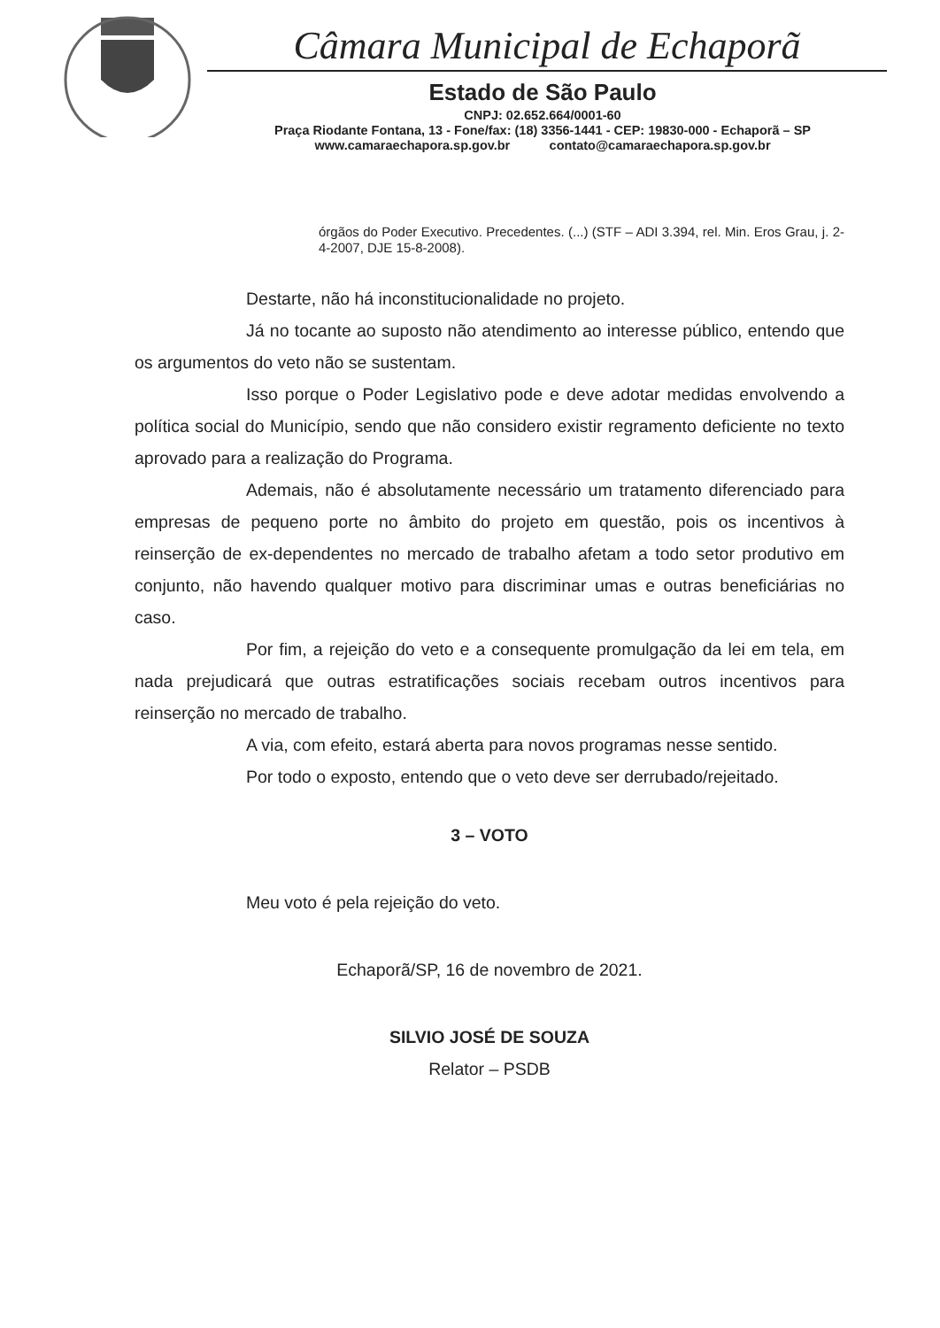Câmara Municipal de Echaporã
Estado de São Paulo
CNPJ: 02.652.664/0001-60
Praça Riodante Fontana, 13 - Fone/fax: (18) 3356-1441 - CEP: 19830-000 - Echaporã – SP
www.camaraechapora.sp.gov.br contato@camaraechapora.sp.gov.br
órgãos do Poder Executivo. Precedentes. (...) (STF – ADI 3.394, rel. Min. Eros Grau, j. 2-4-2007, DJE 15-8-2008).
Destarte, não há inconstitucionalidade no projeto.
Já no tocante ao suposto não atendimento ao interesse público, entendo que os argumentos do veto não se sustentam.
Isso porque o Poder Legislativo pode e deve adotar medidas envolvendo a política social do Município, sendo que não considero existir regramento deficiente no texto aprovado para a realização do Programa.
Ademais, não é absolutamente necessário um tratamento diferenciado para empresas de pequeno porte no âmbito do projeto em questão, pois os incentivos à reinserção de ex-dependentes no mercado de trabalho afetam a todo setor produtivo em conjunto, não havendo qualquer motivo para discriminar umas e outras beneficiárias no caso.
Por fim, a rejeição do veto e a consequente promulgação da lei em tela, em nada prejudicará que outras estratificações sociais recebam outros incentivos para reinserção no mercado de trabalho.
A via, com efeito, estará aberta para novos programas nesse sentido.
Por todo o exposto, entendo que o veto deve ser derrubado/rejeitado.
3 – VOTO
Meu voto é pela rejeição do veto.
Echaporã/SP, 16 de novembro de 2021.
SILVIO JOSÉ DE SOUZA
Relator – PSDB